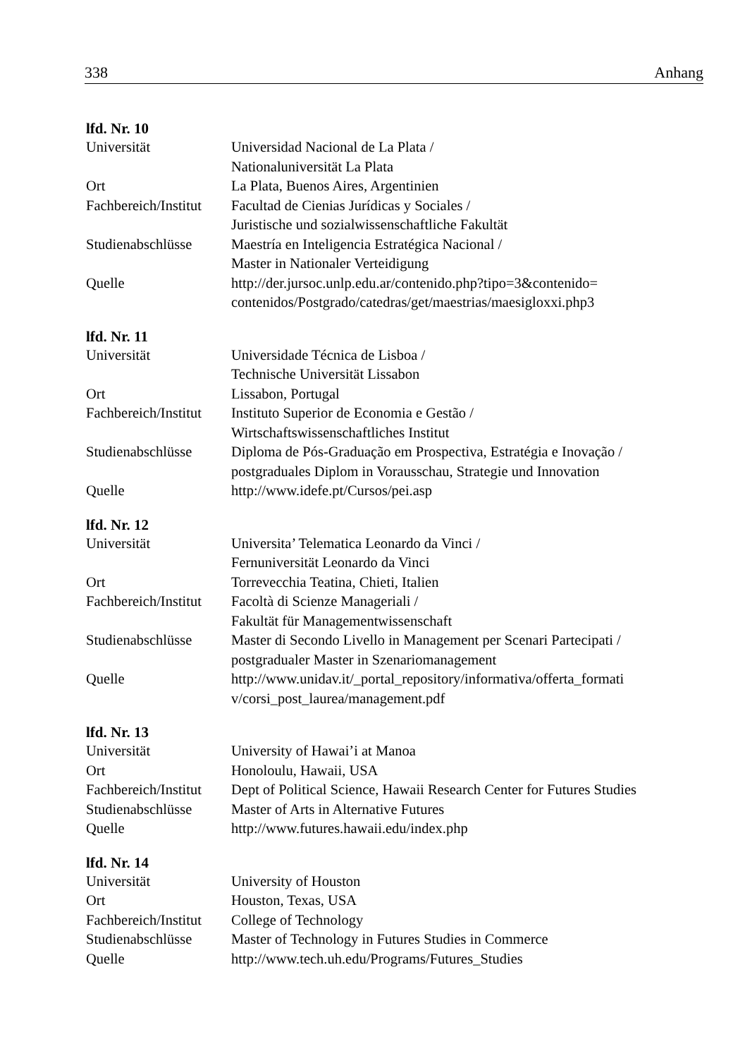338 Anhang
lfd. Nr. 10
| Universität | Universidad Nacional de La Plata / Nationaluniversität La Plata |
| Ort | La Plata, Buenos Aires, Argentinien |
| Fachbereich/Institut | Facultad de Cienias Jurídicas y Sociales / Juristische und sozialwissenschaftliche Fakultät |
| Studienabschlüsse | Maestría en Inteligencia Estratégica Nacional / Master in Nationaler Verteidigung |
| Quelle | http://der.jursoc.unlp.edu.ar/contenido.php?tipo=3&contenido= contenidos/Postgrado/catedras/get/maestrias/maesigloxxi.php3 |
lfd. Nr. 11
| Universität | Universidade Técnica de Lisboa / Technische Universität Lissabon |
| Ort | Lissabon, Portugal |
| Fachbereich/Institut | Instituto Superior de Economia e Gestão / Wirtschaftswissenschaftliches Institut |
| Studienabschlüsse | Diploma de Pós-Graduação em Prospectiva, Estratégia e Inovação / postgraduales Diplom in Vorausschau, Strategie und Innovation |
| Quelle | http://www.idefe.pt/Cursos/pei.asp |
lfd. Nr. 12
| Universität | Universita’ Telematica Leonardo da Vinci / Fernuniversität Leonardo da Vinci |
| Ort | Torrevecchia Teatina, Chieti, Italien |
| Fachbereich/Institut | Facoltà di Scienze Manageriali / Fakultät für Managementwissenschaft |
| Studienabschlüsse | Master di Secondo Livello in Management per Scenari Partecipati / postgradualer Master in Szenariomanagement |
| Quelle | http://www.unidav.it/_portal_repository/informativa/offerta_formati v/corsi_post_laurea/management.pdf |
lfd. Nr. 13
| Universität | University of Hawai’i at Manoa |
| Ort | Honoloulu, Hawaii, USA |
| Fachbereich/Institut | Dept of Political Science, Hawaii Research Center for Futures Studies |
| Studienabschlüsse | Master of Arts in Alternative Futures |
| Quelle | http://www.futures.hawaii.edu/index.php |
lfd. Nr. 14
| Universität | University of Houston |
| Ort | Houston, Texas, USA |
| Fachbereich/Institut | College of Technology |
| Studienabschlüsse | Master of Technology in Futures Studies in Commerce |
| Quelle | http://www.tech.uh.edu/Programs/Futures_Studies |